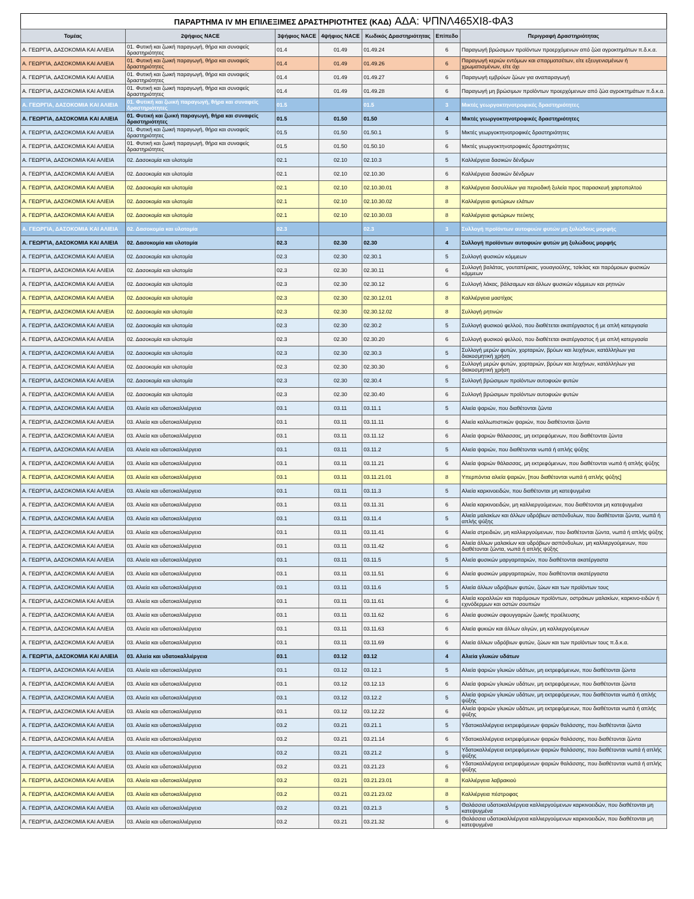ΠΑΡΑΡΤΗΜΑ IV ΜΗ ΕΠΙΛΕΞΙΜΕΣ ΔΡΑΣΤΗΡΙΟΤΗΤΕΣ (ΚΑΔ) ΑΔΑ: ΨΠΝΛ465ΧΙ8-ΦΑ3
| Τομέας | 2ψήφιος NACE | 3ψήφιος NACE | 4ψήφιος NACE | Κωδικός Δραστηριότητας | Επίπεδο | Περιγραφή Δραστηριότητας |
| --- | --- | --- | --- | --- | --- | --- |
| Α. ΓΕΩΡΓΙΑ, ΔΑΣΟΚΟΜΙΑ ΚΑΙ ΑΛΙΕΙΑ | 01. Φυτική και ζωική παραγωγή, θήρα και συναφείς δραστηριότητες | 01.4 | 01.49 | 01.49.24 | 6 | Παραγωγή βρώσιμων προϊόντων προερχόμενων από ζώα αγροκτημάτων π.δ.κ.α. |
| Α. ΓΕΩΡΓΙΑ, ΔΑΣΟΚΟΜΙΑ ΚΑΙ ΑΛΙΕΙΑ | 01. Φυτική και ζωική παραγωγή, θήρα και συναφείς δραστηριότητες | 01.4 | 01.49 | 01.49.26 | 6 | Παραγωγή κεριών εντόμων και σπαρματσέτων, είτε εξευγενισμένων ή χρωματισμένων, είτε όχι |
| Α. ΓΕΩΡΓΙΑ, ΔΑΣΟΚΟΜΙΑ ΚΑΙ ΑΛΙΕΙΑ | 01. Φυτική και ζωική παραγωγή, θήρα και συναφείς δραστηριότητες | 01.4 | 01.49 | 01.49.27 | 6 | Παραγωγή εμβρύων ζώων για αναπαραγωγή |
| Α. ΓΕΩΡΓΙΑ, ΔΑΣΟΚΟΜΙΑ ΚΑΙ ΑΛΙΕΙΑ | 01. Φυτική και ζωική παραγωγή, θήρα και συναφείς δραστηριότητες | 01.4 | 01.49 | 01.49.28 | 6 | Παραγωγή μη βρώσιμων προϊόντων προερχόμενων από ζώα αγροκτημάτων π.δ.κ.α. |
| Α. ΓΕΩΡΓΙΑ, ΔΑΣΟΚΟΜΙΑ ΚΑΙ ΑΛΙΕΙΑ | 01. Φυτική και ζωική παραγωγή, θήρα και συναφείς δραστηριότητες | 01.5 | | 01.5 | 3 | Μικτές γεωργοκτηνοτροφικές δραστηριότητες |
| Α. ΓΕΩΡΓΙΑ, ΔΑΣΟΚΟΜΙΑ ΚΑΙ ΑΛΙΕΙΑ | 01. Φυτική και ζωική παραγωγή, θήρα και συναφείς δραστηριότητες | 01.5 | 01.50 | 01.50 | 4 | Μικτές γεωργοκτηνοτροφικές δραστηριότητες |
| Α. ΓΕΩΡΓΙΑ, ΔΑΣΟΚΟΜΙΑ ΚΑΙ ΑΛΙΕΙΑ | 01. Φυτική και ζωική παραγωγή, θήρα και συναφείς δραστηριότητες | 01.5 | 01.50 | 01.50.1 | 5 | Μικτές γεωργοκτηνοτροφικές δραστηριότητες |
| Α. ΓΕΩΡΓΙΑ, ΔΑΣΟΚΟΜΙΑ ΚΑΙ ΑΛΙΕΙΑ | 01. Φυτική και ζωική παραγωγή, θήρα και συναφείς δραστηριότητες | 01.5 | 01.50 | 01.50.10 | 6 | Μικτές γεωργοκτηνοτροφικές δραστηριότητες |
| Α. ΓΕΩΡΓΙΑ, ΔΑΣΟΚΟΜΙΑ ΚΑΙ ΑΛΙΕΙΑ | 02. Δασοκομία και υλοτομία | 02.1 | 02.10 | 02.10.3 | 5 | Καλλιέργεια δασικών δένδρων |
| Α. ΓΕΩΡΓΙΑ, ΔΑΣΟΚΟΜΙΑ ΚΑΙ ΑΛΙΕΙΑ | 02. Δασοκομία και υλοτομία | 02.1 | 02.10 | 02.10.30 | 6 | Καλλιέργεια δασικών δένδρων |
| Α. ΓΕΩΡΓΙΑ, ΔΑΣΟΚΟΜΙΑ ΚΑΙ ΑΛΙΕΙΑ | 02. Δασοκομία και υλοτομία | 02.1 | 02.10 | 02.10.30.01 | 8 | Καλλιέργεια δασυλλίων για περιοδική ξυλεία προς παρασκευή χαρτοπολτού |
| Α. ΓΕΩΡΓΙΑ, ΔΑΣΟΚΟΜΙΑ ΚΑΙ ΑΛΙΕΙΑ | 02. Δασοκομία και υλοτομία | 02.1 | 02.10 | 02.10.30.02 | 8 | Καλλιέργεια φυτώριων ελάτων |
| Α. ΓΕΩΡΓΙΑ, ΔΑΣΟΚΟΜΙΑ ΚΑΙ ΑΛΙΕΙΑ | 02. Δασοκομία και υλοτομία | 02.1 | 02.10 | 02.10.30.03 | 8 | Καλλιέργεια φυτώριων πεύκης |
| Α. ΓΕΩΡΓΙΑ, ΔΑΣΟΚΟΜΙΑ ΚΑΙ ΑΛΙΕΙΑ | 02. Δασοκομία και υλοτομία | 02.3 | | 02.3 | 3 | Συλλογή προϊόντων αυτοφυών φυτών μη ξυλώδους μορφής |
| Α. ΓΕΩΡΓΙΑ, ΔΑΣΟΚΟΜΙΑ ΚΑΙ ΑΛΙΕΙΑ | 02. Δασοκομία και υλοτομία | 02.3 | 02.30 | 02.30 | 4 | Συλλογή προϊόντων αυτοφυών φυτών μη ξυλώδους μορφής |
| Α. ΓΕΩΡΓΙΑ, ΔΑΣΟΚΟΜΙΑ ΚΑΙ ΑΛΙΕΙΑ | 02. Δασοκομία και υλοτομία | 02.3 | 02.30 | 02.30.1 | 5 | Συλλογή φυσικών κόμμεων |
| Α. ΓΕΩΡΓΙΑ, ΔΑΣΟΚΟΜΙΑ ΚΑΙ ΑΛΙΕΙΑ | 02. Δασοκομία και υλοτομία | 02.3 | 02.30 | 02.30.11 | 6 | Συλλογή βαλάτας, γουταπέρκας, γουαγιούλης, τσίκλας και παρόμοιων φυσικών κόμμεων |
| Α. ΓΕΩΡΓΙΑ, ΔΑΣΟΚΟΜΙΑ ΚΑΙ ΑΛΙΕΙΑ | 02. Δασοκομία και υλοτομία | 02.3 | 02.30 | 02.30.12 | 6 | Συλλογή λάκας, βάλσαμων και άλλων φυσικών κόμμεων και ρητινών |
| Α. ΓΕΩΡΓΙΑ, ΔΑΣΟΚΟΜΙΑ ΚΑΙ ΑΛΙΕΙΑ | 02. Δασοκομία και υλοτομία | 02.3 | 02.30 | 02.30.12.01 | 8 | Καλλιέργεια μαστίχας |
| Α. ΓΕΩΡΓΙΑ, ΔΑΣΟΚΟΜΙΑ ΚΑΙ ΑΛΙΕΙΑ | 02. Δασοκομία και υλοτομία | 02.3 | 02.30 | 02.30.12.02 | 8 | Συλλογή ρητινών |
| Α. ΓΕΩΡΓΙΑ, ΔΑΣΟΚΟΜΙΑ ΚΑΙ ΑΛΙΕΙΑ | 02. Δασοκομία και υλοτομία | 02.3 | 02.30 | 02.30.2 | 5 | Συλλογή φυσικού φελλού, που διαθέτεται ακατέργαστος ή με απλή κατεργασία |
| Α. ΓΕΩΡΓΙΑ, ΔΑΣΟΚΟΜΙΑ ΚΑΙ ΑΛΙΕΙΑ | 02. Δασοκομία και υλοτομία | 02.3 | 02.30 | 02.30.20 | 6 | Συλλογή φυσικού φελλού, που διαθέτεται ακατέργαστος ή με απλή κατεργασία |
| Α. ΓΕΩΡΓΙΑ, ΔΑΣΟΚΟΜΙΑ ΚΑΙ ΑΛΙΕΙΑ | 02. Δασοκομία και υλοτομία | 02.3 | 02.30 | 02.30.3 | 5 | Συλλογή μερών φυτών, χορταριών, βρύων και λειχήνων, κατάλληλων για διακοσμητική χρήση |
| Α. ΓΕΩΡΓΙΑ, ΔΑΣΟΚΟΜΙΑ ΚΑΙ ΑΛΙΕΙΑ | 02. Δασοκομία και υλοτομία | 02.3 | 02.30 | 02.30.30 | 6 | Συλλογή μερών φυτών, χορταριών, βρύων και λειχήνων, κατάλληλων για διακοσμητική χρήση |
| Α. ΓΕΩΡΓΙΑ, ΔΑΣΟΚΟΜΙΑ ΚΑΙ ΑΛΙΕΙΑ | 02. Δασοκομία και υλοτομία | 02.3 | 02.30 | 02.30.4 | 5 | Συλλογή βρώσιμων προϊόντων αυτοφυών φυτών |
| Α. ΓΕΩΡΓΙΑ, ΔΑΣΟΚΟΜΙΑ ΚΑΙ ΑΛΙΕΙΑ | 02. Δασοκομία και υλοτομία | 02.3 | 02.30 | 02.30.40 | 6 | Συλλογή βρώσιμων προϊόντων αυτοφυών φυτών |
| Α. ΓΕΩΡΓΙΑ, ΔΑΣΟΚΟΜΙΑ ΚΑΙ ΑΛΙΕΙΑ | 03. Αλιεία και υδατοκαλλιέργεια | 03.1 | 03.11 | 03.11.1 | 5 | Αλιεία ψαριών, που διαθέτονται ζώντα |
| Α. ΓΕΩΡΓΙΑ, ΔΑΣΟΚΟΜΙΑ ΚΑΙ ΑΛΙΕΙΑ | 03. Αλιεία και υδατοκαλλιέργεια | 03.1 | 03.11 | 03.11.11 | 6 | Αλιεία καλλωπιστικών ψαριών, που διαθέτονται ζώντα |
| Α. ΓΕΩΡΓΙΑ, ΔΑΣΟΚΟΜΙΑ ΚΑΙ ΑΛΙΕΙΑ | 03. Αλιεία και υδατοκαλλιέργεια | 03.1 | 03.11 | 03.11.12 | 6 | Αλιεία ψαριών θάλασσας, μη εκτρεφόμενων, που διαθέτονται ζώντα |
| Α. ΓΕΩΡΓΙΑ, ΔΑΣΟΚΟΜΙΑ ΚΑΙ ΑΛΙΕΙΑ | 03. Αλιεία και υδατοκαλλιέργεια | 03.1 | 03.11 | 03.11.2 | 5 | Αλιεία ψαριών, που διαθέτονται νωπά ή απλής ψύξης |
| Α. ΓΕΩΡΓΙΑ, ΔΑΣΟΚΟΜΙΑ ΚΑΙ ΑΛΙΕΙΑ | 03. Αλιεία και υδατοκαλλιέργεια | 03.1 | 03.11 | 03.11.21 | 6 | Αλιεία ψαριών θάλασσας, μη εκτρεφόμενων, που διαθέτονται νωπά ή απλής ψύξης |
| Α. ΓΕΩΡΓΙΑ, ΔΑΣΟΚΟΜΙΑ ΚΑΙ ΑΛΙΕΙΑ | 03. Αλιεία και υδατοκαλλιέργεια | 03.1 | 03.11 | 03.11.21.01 | 8 | Υπερπόντια αλιεία ψαριών, [που διαθέτονται νωπά ή απλής ψύξης] |
| Α. ΓΕΩΡΓΙΑ, ΔΑΣΟΚΟΜΙΑ ΚΑΙ ΑΛΙΕΙΑ | 03. Αλιεία και υδατοκαλλιέργεια | 03.1 | 03.11 | 03.11.3 | 5 | Αλιεία καρκινοειδών, που διαθέτονται μη κατεψυγμένα |
| Α. ΓΕΩΡΓΙΑ, ΔΑΣΟΚΟΜΙΑ ΚΑΙ ΑΛΙΕΙΑ | 03. Αλιεία και υδατοκαλλιέργεια | 03.1 | 03.11 | 03.11.31 | 6 | Αλιεία καρκινοειδών, μη καλλιεργούμενων, που διαθέτονται μη κατεψυγμένα |
| Α. ΓΕΩΡΓΙΑ, ΔΑΣΟΚΟΜΙΑ ΚΑΙ ΑΛΙΕΙΑ | 03. Αλιεία και υδατοκαλλιέργεια | 03.1 | 03.11 | 03.11.4 | 5 | Αλιεία μαλακίων και άλλων υδρόβιων ασπόνδυλων, που διαθέτονται ζώντα, νωπά ή απλής ψύξης |
| Α. ΓΕΩΡΓΙΑ, ΔΑΣΟΚΟΜΙΑ ΚΑΙ ΑΛΙΕΙΑ | 03. Αλιεία και υδατοκαλλιέργεια | 03.1 | 03.11 | 03.11.41 | 6 | Αλιεία στρειδιών, μη καλλιεργούμενων, που διαθέτονται ζώντα, νωπά ή απλής ψύξης |
| Α. ΓΕΩΡΓΙΑ, ΔΑΣΟΚΟΜΙΑ ΚΑΙ ΑΛΙΕΙΑ | 03. Αλιεία και υδατοκαλλιέργεια | 03.1 | 03.11 | 03.11.42 | 6 | Αλιεία άλλων μαλακίων και υδρόβιων ασπόνδυλων, μη καλλιεργούμενων, που διαθέτονται ζώντα, νωπά ή απλής ψύξης |
| Α. ΓΕΩΡΓΙΑ, ΔΑΣΟΚΟΜΙΑ ΚΑΙ ΑΛΙΕΙΑ | 03. Αλιεία και υδατοκαλλιέργεια | 03.1 | 03.11 | 03.11.5 | 5 | Αλιεία φυσικών μαργαριταριών, που διαθέτονται ακατέργαστα |
| Α. ΓΕΩΡΓΙΑ, ΔΑΣΟΚΟΜΙΑ ΚΑΙ ΑΛΙΕΙΑ | 03. Αλιεία και υδατοκαλλιέργεια | 03.1 | 03.11 | 03.11.51 | 6 | Αλιεία φυσικών μαργαριταριών, που διαθέτονται ακατέργαστα |
| Α. ΓΕΩΡΓΙΑ, ΔΑΣΟΚΟΜΙΑ ΚΑΙ ΑΛΙΕΙΑ | 03. Αλιεία και υδατοκαλλιέργεια | 03.1 | 03.11 | 03.11.6 | 5 | Αλιεία άλλων υδρόβιων φυτών, ζώων και των προϊόντων τους |
| Α. ΓΕΩΡΓΙΑ, ΔΑΣΟΚΟΜΙΑ ΚΑΙ ΑΛΙΕΙΑ | 03. Αλιεία και υδατοκαλλιέργεια | 03.1 | 03.11 | 03.11.61 | 6 | Αλιεία κοραλλιών και παρόμοιων προϊόντων, οστράκων μαλακίων, καρκινο-ειδών ή εχινόδερμων και οστών σουπιών |
| Α. ΓΕΩΡΓΙΑ, ΔΑΣΟΚΟΜΙΑ ΚΑΙ ΑΛΙΕΙΑ | 03. Αλιεία και υδατοκαλλιέργεια | 03.1 | 03.11 | 03.11.62 | 6 | Αλιεία φυσικών σφουγγαριών ζωικής προέλευσης |
| Α. ΓΕΩΡΓΙΑ, ΔΑΣΟΚΟΜΙΑ ΚΑΙ ΑΛΙΕΙΑ | 03. Αλιεία και υδατοκαλλιέργεια | 03.1 | 03.11 | 03.11.63 | 6 | Αλιεία φυκιών και άλλων αλγών, μη καλλιεργούμενων |
| Α. ΓΕΩΡΓΙΑ, ΔΑΣΟΚΟΜΙΑ ΚΑΙ ΑΛΙΕΙΑ | 03. Αλιεία και υδατοκαλλιέργεια | 03.1 | 03.11 | 03.11.69 | 6 | Αλιεία άλλων υδρόβιων φυτών, ζώων και των προϊόντων τους π.δ.κ.α. |
| Α. ΓΕΩΡΓΙΑ, ΔΑΣΟΚΟΜΙΑ ΚΑΙ ΑΛΙΕΙΑ | 03. Αλιεία και υδατοκαλλιέργεια | 03.1 | 03.12 | 03.12 | 4 | Αλιεία γλυκών υδάτων |
| Α. ΓΕΩΡΓΙΑ, ΔΑΣΟΚΟΜΙΑ ΚΑΙ ΑΛΙΕΙΑ | 03. Αλιεία και υδατοκαλλιέργεια | 03.1 | 03.12 | 03.12.1 | 5 | Αλιεία ψαριών γλυκών υδάτων, μη εκτρεφόμενων, που διαθέτονται ζώντα |
| Α. ΓΕΩΡΓΙΑ, ΔΑΣΟΚΟΜΙΑ ΚΑΙ ΑΛΙΕΙΑ | 03. Αλιεία και υδατοκαλλιέργεια | 03.1 | 03.12 | 03.12.13 | 6 | Αλιεία ψαριών γλυκών υδάτων, μη εκτρεφόμενων, που διαθέτονται ζώντα |
| Α. ΓΕΩΡΓΙΑ, ΔΑΣΟΚΟΜΙΑ ΚΑΙ ΑΛΙΕΙΑ | 03. Αλιεία και υδατοκαλλιέργεια | 03.1 | 03.12 | 03.12.2 | 5 | Αλιεία ψαριών γλυκών υδάτων, μη εκτρεφόμενων, που διαθέτονται νωπά ή απλής ψύξης |
| Α. ΓΕΩΡΓΙΑ, ΔΑΣΟΚΟΜΙΑ ΚΑΙ ΑΛΙΕΙΑ | 03. Αλιεία και υδατοκαλλιέργεια | 03.1 | 03.12 | 03.12.22 | 6 | Αλιεία ψαριών γλυκών υδάτων, μη εκτρεφόμενων, που διαθέτονται νωπά ή απλής ψύξης |
| Α. ΓΕΩΡΓΙΑ, ΔΑΣΟΚΟΜΙΑ ΚΑΙ ΑΛΙΕΙΑ | 03. Αλιεία και υδατοκαλλιέργεια | 03.2 | 03.21 | 03.21.1 | 5 | Υδατοκαλλιέργεια εκτρεφόμενων ψαριών θαλάσσης, που διαθέτονται ζώντα |
| Α. ΓΕΩΡΓΙΑ, ΔΑΣΟΚΟΜΙΑ ΚΑΙ ΑΛΙΕΙΑ | 03. Αλιεία και υδατοκαλλιέργεια | 03.2 | 03.21 | 03.21.14 | 6 | Υδατοκαλλιέργεια εκτρεφόμενων ψαριών θαλάσσης, που διαθέτονται ζώντα |
| Α. ΓΕΩΡΓΙΑ, ΔΑΣΟΚΟΜΙΑ ΚΑΙ ΑΛΙΕΙΑ | 03. Αλιεία και υδατοκαλλιέργεια | 03.2 | 03.21 | 03.21.2 | 5 | Υδατοκαλλιέργεια εκτρεφόμενων ψαριών θαλάσσης, που διαθέτονται νωπά ή απλής ψύξης |
| Α. ΓΕΩΡΓΙΑ, ΔΑΣΟΚΟΜΙΑ ΚΑΙ ΑΛΙΕΙΑ | 03. Αλιεία και υδατοκαλλιέργεια | 03.2 | 03.21 | 03.21.23 | 6 | Υδατοκαλλιέργεια εκτρεφόμενων ψαριών θαλάσσης, που διαθέτονται νωπά ή απλής ψύξης |
| Α. ΓΕΩΡΓΙΑ, ΔΑΣΟΚΟΜΙΑ ΚΑΙ ΑΛΙΕΙΑ | 03. Αλιεία και υδατοκαλλιέργεια | 03.2 | 03.21 | 03.21.23.01 | 8 | Καλλιέργεια λαβρακιού |
| Α. ΓΕΩΡΓΙΑ, ΔΑΣΟΚΟΜΙΑ ΚΑΙ ΑΛΙΕΙΑ | 03. Αλιεία και υδατοκαλλιέργεια | 03.2 | 03.21 | 03.21.23.02 | 8 | Καλλιέργεια πέστροφας |
| Α. ΓΕΩΡΓΙΑ, ΔΑΣΟΚΟΜΙΑ ΚΑΙ ΑΛΙΕΙΑ | 03. Αλιεία και υδατοκαλλιέργεια | 03.2 | 03.21 | 03.21.3 | 5 | Θαλάσσια υδατοκαλλιέργεια καλλιεργούμενων καρκινοειδών, που διαθέτονται μη κατεψυγμένα |
| Α. ΓΕΩΡΓΙΑ, ΔΑΣΟΚΟΜΙΑ ΚΑΙ ΑΛΙΕΙΑ | 03. Αλιεία και υδατοκαλλιέργεια | 03.2 | 03.21 | 03.21.32 | 6 | Θαλάσσια υδατοκαλλιέργεια καλλιεργούμενων καρκινοειδών, που διαθέτονται μη κατεψυγμένα |